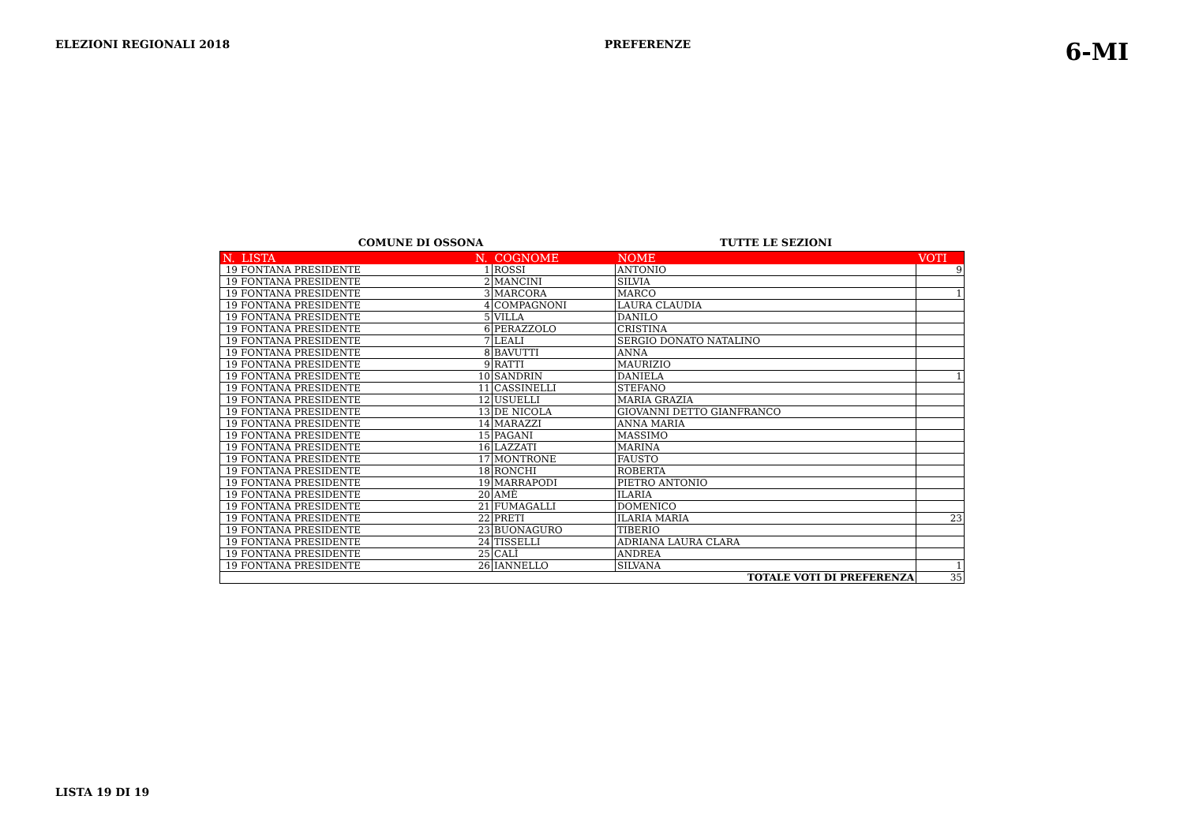ELEZIONI REGIONALI 2018 PREFERENZE 6-MI
COMUNE DI OSSONA TUTTE LE SEZIONI
| N. | LISTA | N. | COGNOME | NOME | VOTI |
| --- | --- | --- | --- | --- | --- |
| 19 | FONTANA PRESIDENTE | 1 | ROSSI | ANTONIO | 9 |
| 19 | FONTANA PRESIDENTE | 2 | MANCINI | SILVIA | |
| 19 | FONTANA PRESIDENTE | 3 | MARCORA | MARCO | 1 |
| 19 | FONTANA PRESIDENTE | 4 | COMPAGNONI | LAURA CLAUDIA | |
| 19 | FONTANA PRESIDENTE | 5 | VILLA | DANILO | |
| 19 | FONTANA PRESIDENTE | 6 | PERAZZOLO | CRISTINA | |
| 19 | FONTANA PRESIDENTE | 7 | LEALI | SERGIO DONATO NATALINO | |
| 19 | FONTANA PRESIDENTE | 8 | BAVUTTI | ANNA | |
| 19 | FONTANA PRESIDENTE | 9 | RATTI | MAURIZIO | |
| 19 | FONTANA PRESIDENTE | 10 | SANDRIN | DANIELA | 1 |
| 19 | FONTANA PRESIDENTE | 11 | CASSINELLI | STEFANO | |
| 19 | FONTANA PRESIDENTE | 12 | USUELLI | MARIA GRAZIA | |
| 19 | FONTANA PRESIDENTE | 13 | DE NICOLA | GIOVANNI DETTO GIANFRANCO | |
| 19 | FONTANA PRESIDENTE | 14 | MARAZZI | ANNA MARIA | |
| 19 | FONTANA PRESIDENTE | 15 | PAGANI | MASSIMO | |
| 19 | FONTANA PRESIDENTE | 16 | LAZZATI | MARINA | |
| 19 | FONTANA PRESIDENTE | 17 | MONTRONE | FAUSTO | |
| 19 | FONTANA PRESIDENTE | 18 | RONCHI | ROBERTA | |
| 19 | FONTANA PRESIDENTE | 19 | MARRAPODI | PIETRO ANTONIO | |
| 19 | FONTANA PRESIDENTE | 20 | AMÈ | ILARIA | |
| 19 | FONTANA PRESIDENTE | 21 | FUMAGALLI | DOMENICO | |
| 19 | FONTANA PRESIDENTE | 22 | PRETI | ILARIA MARIA | 23 |
| 19 | FONTANA PRESIDENTE | 23 | BUONAGURO | TIBERIO | |
| 19 | FONTANA PRESIDENTE | 24 | TISSELLI | ADRIANA LAURA CLARA | |
| 19 | FONTANA PRESIDENTE | 25 | CALÌ | ANDREA | |
| 19 | FONTANA PRESIDENTE | 26 | IANNELLO | SILVANA | 1 |
| TOTALE VOTI DI PREFERENZA | | | | | 35 |
LISTA 19 DI 19